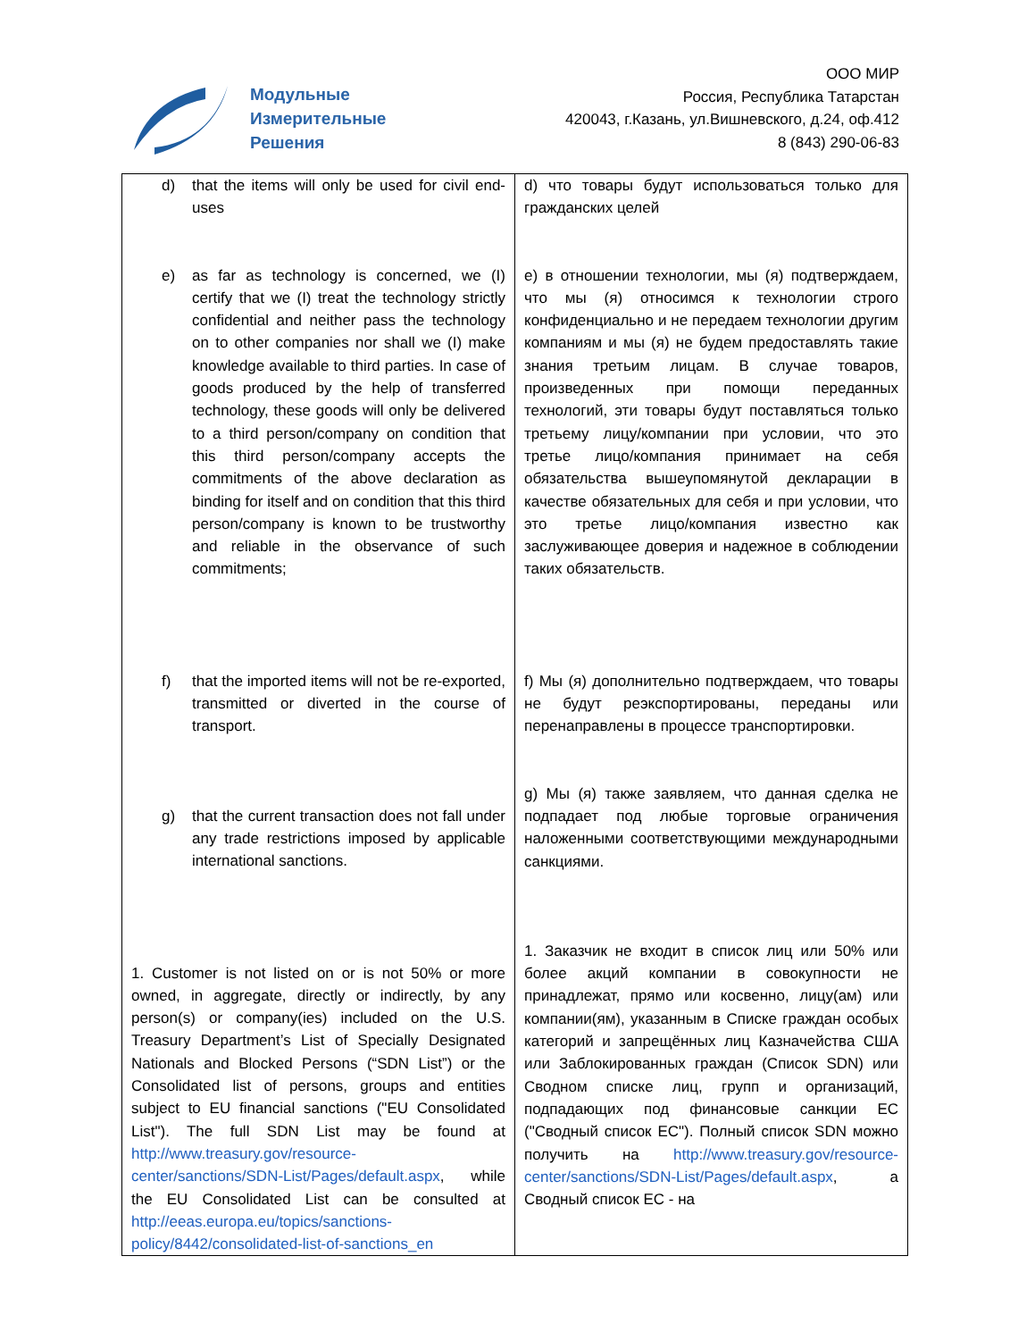Модульные
Измерительные
Решения
ООО МИР
Россия, Республика Татарстан
420043, г.Казань, ул.Вишневского, д.24, оф.412
8 (843) 290-06-83
| d) that the items will only be used for civil end-uses e) as far as technology is concerned, we (I) certify that we (I) treat the technology strictly confidential and neither pass the technology on to other companies nor shall we (I) make knowledge available to third parties. In case of goods produced by the help of transferred technology, these goods will only be delivered to a third person/company on condition that this third person/company accepts the commitments of the above declaration as binding for itself and on condition that this third person/company is known to be trustworthy and reliable in the observance of such commitments; f) that the imported items will not be re-exported, transmitted or diverted in the course of transport. g) that the current transaction does not fall under any trade restrictions imposed by applicable international sanctions. 1. Customer is not listed on or is not 50% or more owned, in aggregate, directly or indirectly, by any person(s) or company(ies) included on the U.S. Treasury Department’s List of Specially Designated Nationals and Blocked Persons (“SDN List”) or the Consolidated list of persons, groups and entities subject to EU financial sanctions ("EU Consolidated List"). The full SDN List may be found at http://www.treasury.gov/resource-center/sanctions/SDN-List/Pages/default.aspx , while the EU Consolidated List can be consulted at http://eeas.europa.eu/topics/sanctions-policy/8442/consolidated-list-of-sanctions_en | d) что товары будут использоваться только для гражданских целей e) в отношении технологии, мы (я) подтверждаем, что мы (я) относимся к технологии строго конфиденциально и не передаем технологии другим компаниям и мы (я) не будем предоставлять такие знания третьим лицам. В случае товаров, произведенных при помощи переданных технологий, эти товары будут поставляться только третьему лицу/компании при условии, что это третье лицо/компания принимает на себя обязательства вышеупомянутой декларации в качестве обязательных для себя и при условии, что это третье лицо/компания известно как заслуживающее доверия и надежное в соблюдении таких обязательств. f) Мы (я) дополнительно подтверждаем, что товары не будут реэкспортированы, переданы или перенаправлены в процессе транспортировки. g) Мы (я) также заявляем, что данная сделка не подпадает под любые торговые ограничения наложенными соответствующими международными санкциями. 1. Заказчик не входит в список лиц или 50% или более акций компании в совокупности не принадлежат, прямо или косвенно, лицу(ам) или компании(ям), указанным в Списке граждан особых категорий и запрещённых лиц Казначейства США или Заблокированных граждан (Список SDN) или Сводном списке лиц, групп и организаций, подпадающих под финансовые санкции ЕС ("Сводный список ЕС"). Полный список SDN можно получить на http://www.treasury.gov/resource-center/sanctions/SDN-List/Pages/default.aspx , а Сводный список ЕС - на |